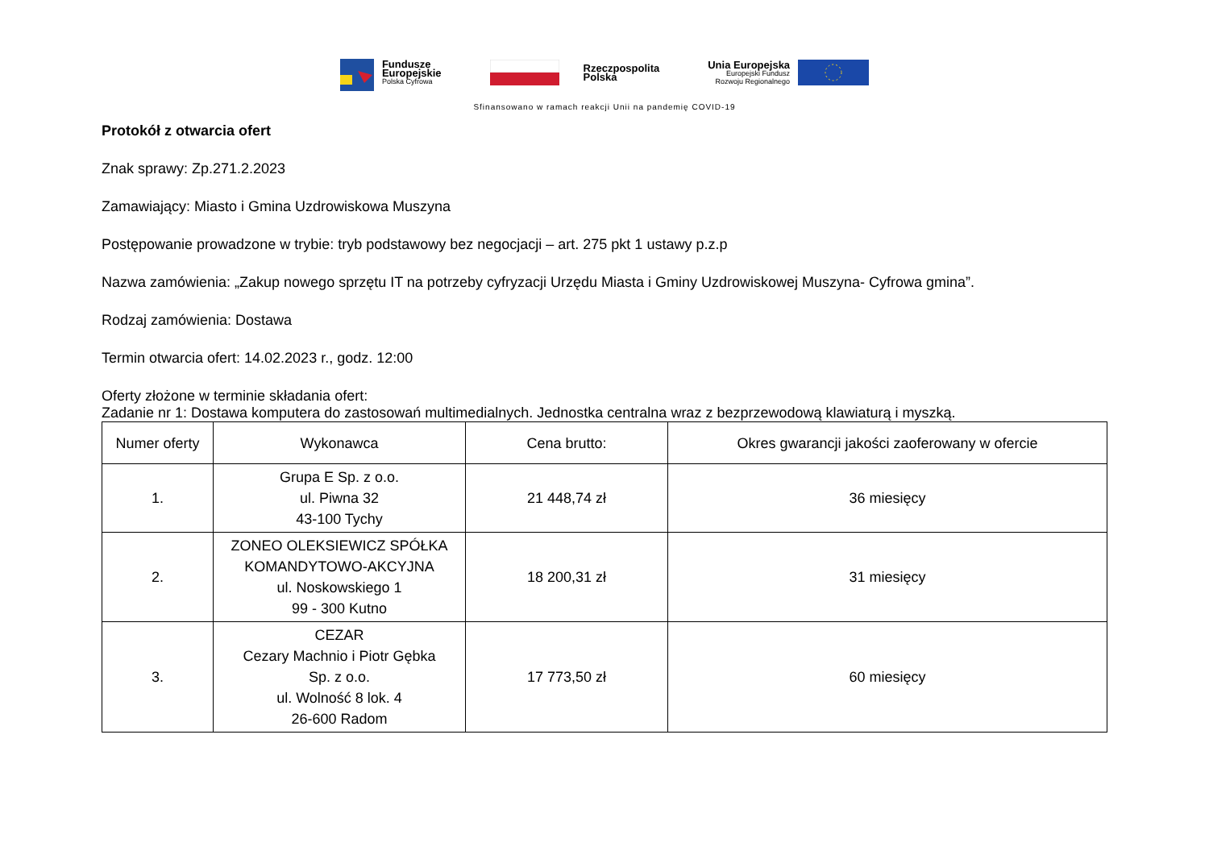Fundusze
Europejskie
Polska Cyfrowa
Rzeczpospolita
Polska
Unia Europejska
Europejski Fundusz
Rozwoju Regionalnego
Sfinansowano w ramach reakcji Unii na pandemię COVID-19
Protokół z otwarcia ofert
Znak sprawy: Zp.271.2.2023
Zamawiający: Miasto i Gmina Uzdrowiskowa Muszyna
Postępowanie prowadzone w trybie: tryb podstawowy bez negocjacji – art. 275 pkt 1 ustawy p.z.p
Nazwa zamówienia: „Zakup nowego sprzętu IT na potrzeby cyfryzacji Urzędu Miasta i Gminy Uzdrowiskowej Muszyna- Cyfrowa gmina”.
Rodzaj zamówienia: Dostawa
Termin otwarcia ofert: 14.02.2023 r., godz. 12:00
Oferty złożone w terminie składania ofert:
Zadanie nr 1: Dostawa komputera do zastosowań multimedialnych. Jednostka centralna wraz z bezprzewodową klawiaturą i myszką.
| Numer oferty | Wykonawca | Cena brutto: | Okres gwarancji jakości zaoferowany w ofercie |
| --- | --- | --- | --- |
| 1. | Grupa E Sp. z o.o. ul. Piwna 32 43-100 Tychy | 21 448,74 zł | 36 miesięcy |
| 2. | ZONEO OLEKSIEWICZ SPÓŁKA KOMANDYTOWO-AKCYJNA ul. Noskowskiego 1 99 - 300 Kutno | 18 200,31 zł | 31 miesięcy |
| 3. | CEZAR Cezary Machnio i Piotr Gębka Sp. z o.o. ul. Wolność 8 lok. 4 26-600 Radom | 17 773,50 zł | 60 miesięcy |